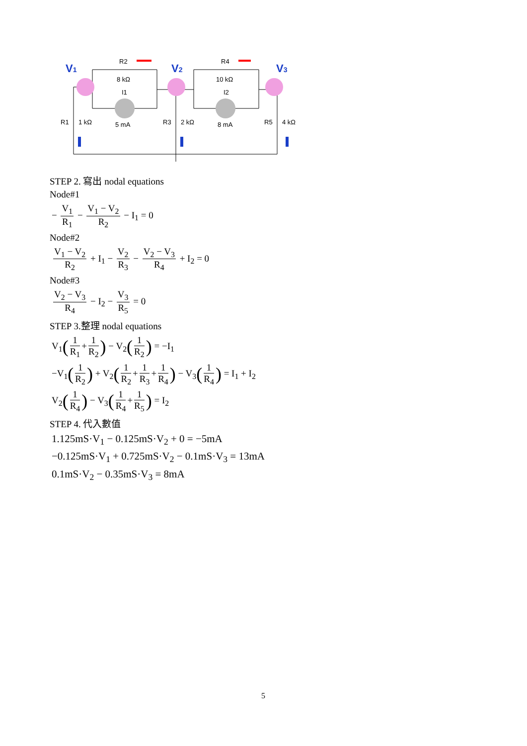V1
V2
V3
R2
8 kΩ
I1
5 mA
R4
10 kΩ
I2
8 mA
R1
1 kΩ
R3
2 kΩ
R5
4 kΩ
STEP 2. 寫出 nodal equations
Node#1
− V<sub>1</sub> R<sub>1</sub> − V<sub>1</sub> − V<sub>2</sub> R<sub>2</sub> − I<sub>1</sub> = 0
Node#2
V<sub>1</sub> − V<sub>2</sub> R<sub>2</sub> + I<sub>1</sub> − V<sub>2</sub> R<sub>3</sub> − V<sub>2</sub> − V<sub>3</sub> R<sub>4</sub> + I<sub>2</sub> = 0
Node#3
V<sub>2</sub> − V<sub>3</sub> R<sub>4</sub> − I<sub>2</sub> − V<sub>3</sub> R<sub>5</sub> = 0
STEP 3.整理 nodal equations
V<sub>1</sub>(1 R<sub>1</sub> + 1 R<sub>2</sub>) − V<sub>2</sub>(1 R<sub>2</sub>) = −I<sub>1</sub>
−V<sub>1</sub>(1 R<sub>2</sub>) + V<sub>2</sub>(1 R<sub>2</sub> + 1 R<sub>3</sub> + 1 R<sub>4</sub>) − V<sub>3</sub>(1 R<sub>4</sub>) = I<sub>1</sub> + I<sub>2</sub>
V<sub>2</sub>(1 R<sub>4</sub>) − V<sub>3</sub>(1 R<sub>4</sub> + 1 R<sub>5</sub>) = I<sub>2</sub>
STEP 4. 代入數值
1.125mS·V<sub>1</sub> − 0.125mS·V<sub>2</sub> + 0 = −5mA
−0.125mS·V<sub>1</sub> + 0.725mS·V<sub>2</sub> − 0.1mS·V<sub>3</sub> = 13mA
0.1mS·V<sub>2</sub> − 0.35mS·V<sub>3</sub> = 8mA
5